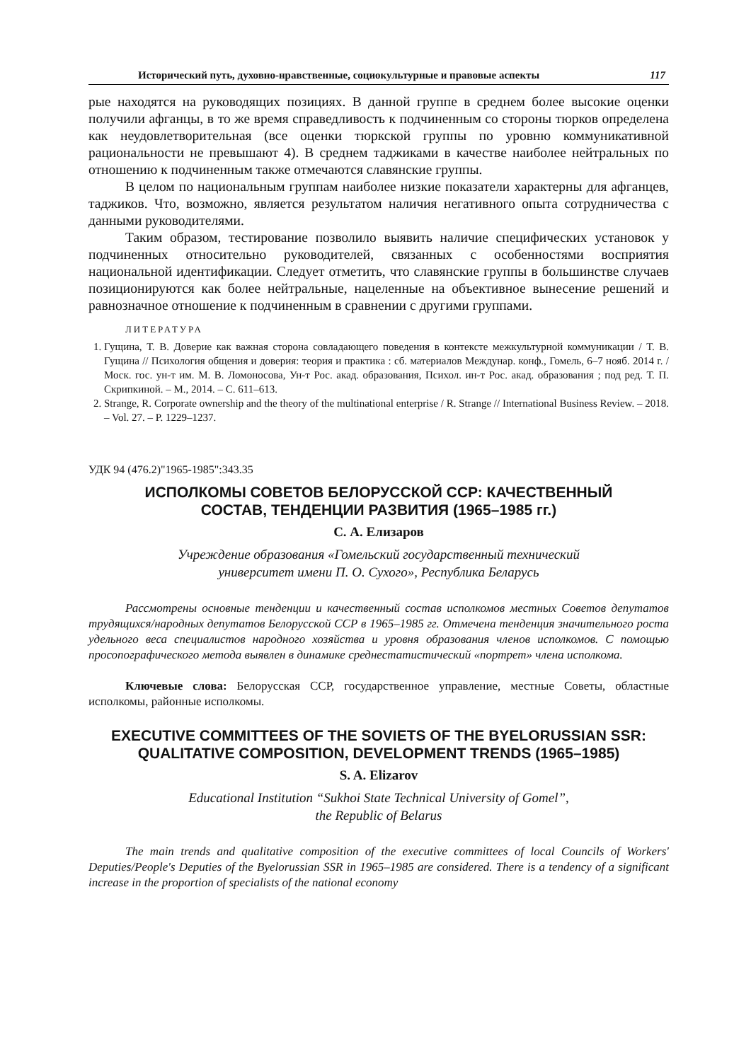Исторический путь, духовно-нравственные, социокультурные и правовые аспекты 117
рые находятся на руководящих позициях. В данной группе в среднем более высокие оценки получили афганцы, в то же время справедливость к подчиненным со стороны тюрков определена как неудовлетворительная (все оценки тюркской группы по уровню коммуникативной рациональности не превышают 4). В среднем таджиками в качестве наиболее нейтральных по отношению к подчиненным также отмечаются славянские группы.
В целом по национальным группам наиболее низкие показатели характерны для афганцев, таджиков. Что, возможно, является результатом наличия негативного опыта сотрудничества с данными руководителями.
Таким образом, тестирование позволило выявить наличие специфических установок у подчиненных относительно руководителей, связанных с особенностями восприятия национальной идентификации. Следует отметить, что славянские группы в большинстве случаев позиционируются как более нейтральные, нацеленные на объективное вынесение решений и равнозначное отношение к подчиненным в сравнении с другими группами.
ЛИТЕРАТУРА
1. Гущина, Т. В. Доверие как важная сторона совладающего поведения в контексте межкультурной коммуникации / Т. В. Гущина // Психология общения и доверия: теория и практика : сб. материалов Междунар. конф., Гомель, 6–7 нояб. 2014 г. / Моск. гос. ун-т им. М. В. Ломоносова, Ун-т Рос. акад. образования, Психол. ин-т Рос. акад. образования ; под ред. Т. П. Скрипкиной. – М., 2014. – С. 611–613.
2. Strange, R. Corporate ownership and the theory of the multinational enterprise / R. Strange // International Business Review. – 2018. – Vol. 27. – P. 1229–1237.
УДК 94 (476.2)"1965-1985":343.35
ИСПОЛКОМЫ СОВЕТОВ БЕЛОРУССКОЙ ССР: КАЧЕСТВЕННЫЙ
СОСТАВ, ТЕНДЕНЦИИ РАЗВИТИЯ (1965–1985 гг.)
С. А. Елизаров
Учреждение образования «Гомельский государственный технический
университет имени П. О. Сухого», Республика Беларусь
Рассмотрены основные тенденции и качественный состав исполкомов местных Советов депутатов трудящихся/народных депутатов Белорусской ССР в 1965–1985 гг. Отмечена тенденция значительного роста удельного веса специалистов народного хозяйства и уровня образования членов исполкомов. С помощью просопографического метода выявлен в динамике среднестатистический «портрет» члена исполкома.
Ключевые слова: Белорусская ССР, государственное управление, местные Советы, областные исполкомы, районные исполкомы.
EXECUTIVE COMMITTEES OF THE SOVIETS OF THE BYELORUSSIAN SSR:
QUALITATIVE COMPOSITION, DEVELOPMENT TRENDS (1965–1985)
S. A. Elizarov
Educational Institution “Sukhoi State Technical University of Gomel”,
the Republic of Belarus
The main trends and qualitative composition of the executive committees of local Councils of Workers' Deputies/People's Deputies of the Byelorussian SSR in 1965–1985 are considered. There is a tendency of a significant increase in the proportion of specialists of the national economy